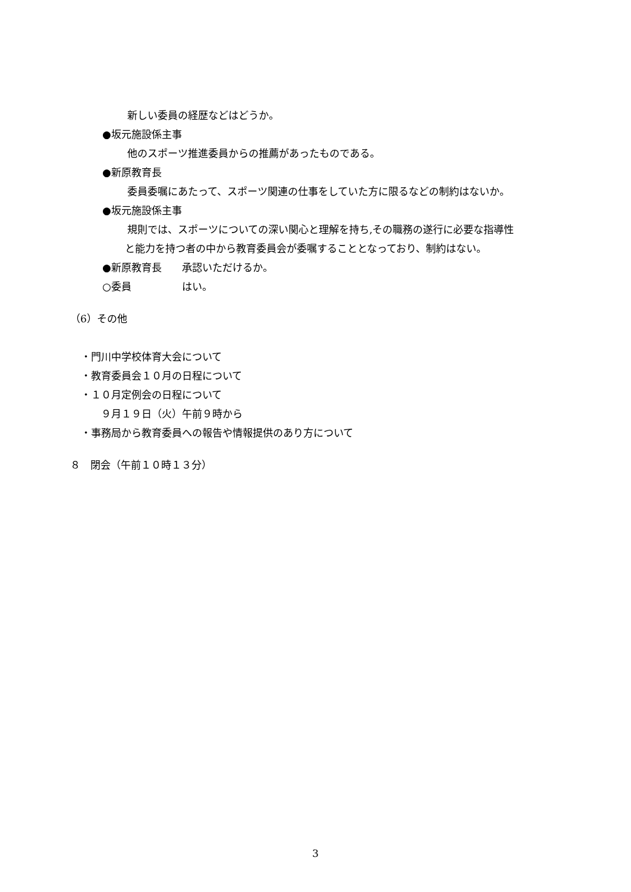新しい委員の経歴などはどうか。
●坂元施設係主事
他のスポーツ推進委員からの推薦があったものである。
●新原教育長
委員委嘱にあたって、スポーツ関連の仕事をしていた方に限るなどの制約はないか。
●坂元施設係主事
規則では、スポーツについての深い関心と理解を持ち,その職務の遂行に必要な指導性
と能力を持つ者の中から教育委員会が委嘱することとなっており、制約はない。
●新原教育長　　承認いただけるか。
○委員　　　　　はい。
（6）その他
・門川中学校体育大会について
・教育委員会１０月の日程について
・１０月定例会の日程について
　　９月１９日（火）午前９時から
・事務局から教育委員への報告や情報提供のあり方について
８　閉会（午前１０時１３分）
3